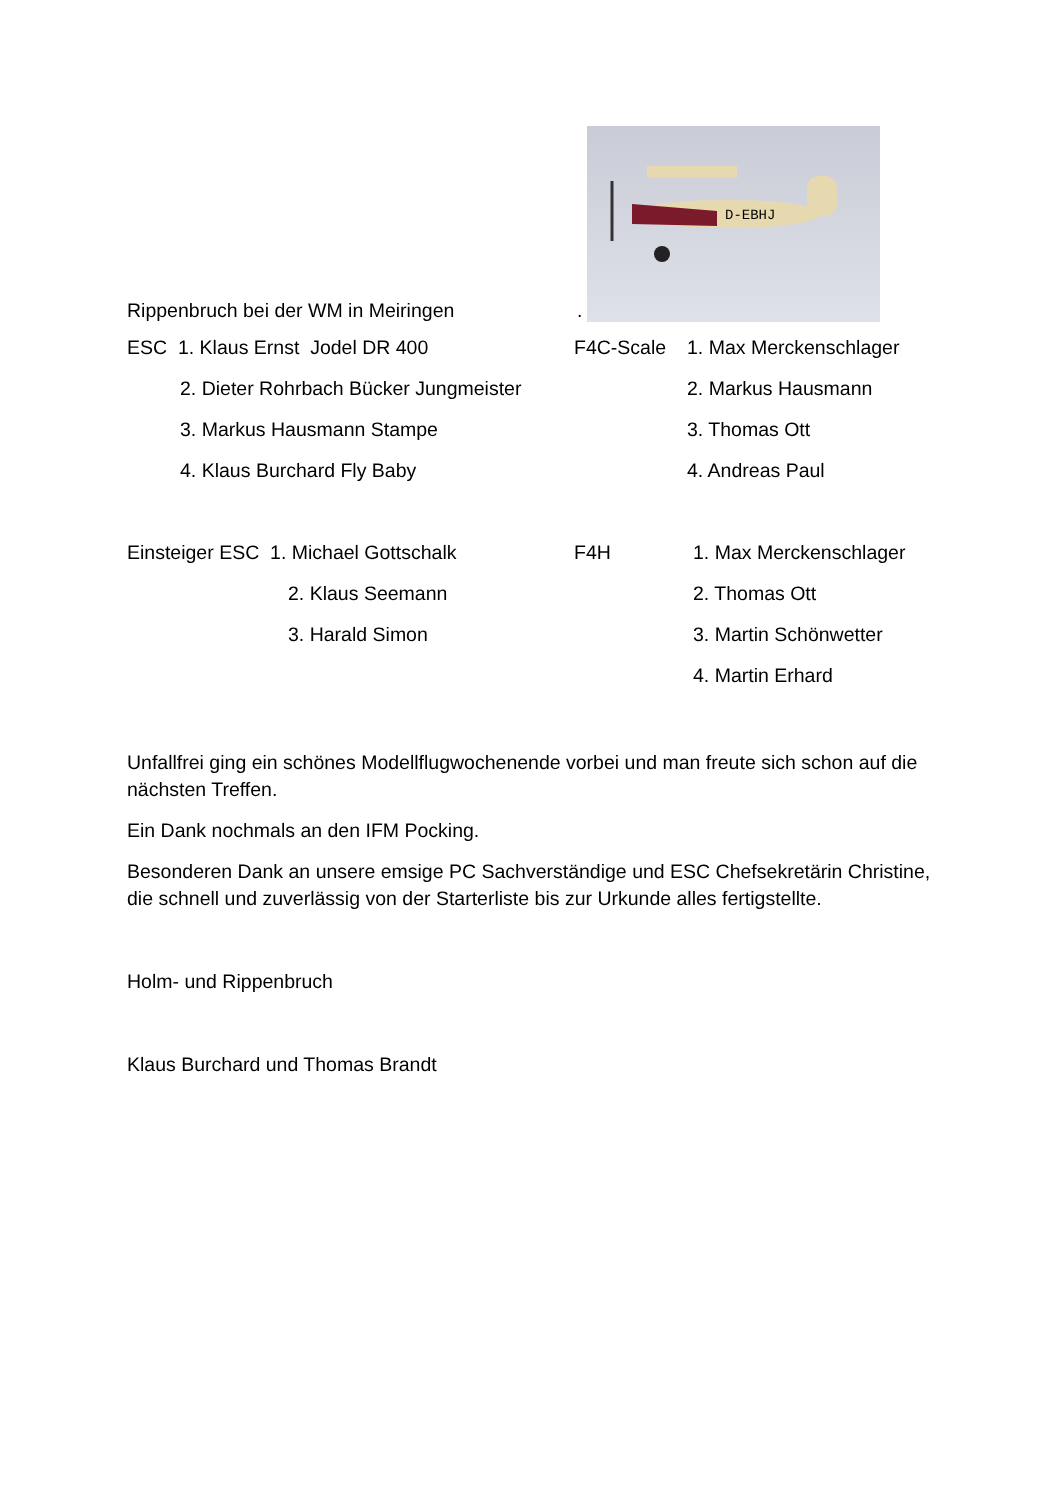Rippenbruch bei der WM in Meiringen
.
D-EBHJ
| ESC 1. Klaus Ernst Jodel DR 400 | F4C-Scale | 1. Max Merckenschlager |
| 2. Dieter Rohrbach Bücker Jungmeister | | 2. Markus Hausmann |
| 3. Markus Hausmann Stampe | | 3. Thomas Ott |
| 4. Klaus Burchard Fly Baby | | 4. Andreas Paul |
| Einsteiger ESC 1. Michael Gottschalk | F4H | 1. Max Merckenschlager |
| 2. Klaus Seemann | | 2. Thomas Ott |
| 3. Harald Simon | | 3. Martin Schönwetter |
| | | 4. Martin Erhard |
Unfallfrei ging ein schönes Modellflugwochenende vorbei und man freute sich schon auf die nächsten Treffen.
Ein Dank nochmals an den IFM Pocking.
Besonderen Dank an unsere emsige PC Sachverständige und ESC Chefsekretärin Christine, die schnell und zuverlässig von der Starterliste bis zur Urkunde alles fertigstellte.
Holm- und Rippenbruch
Klaus Burchard und Thomas Brandt